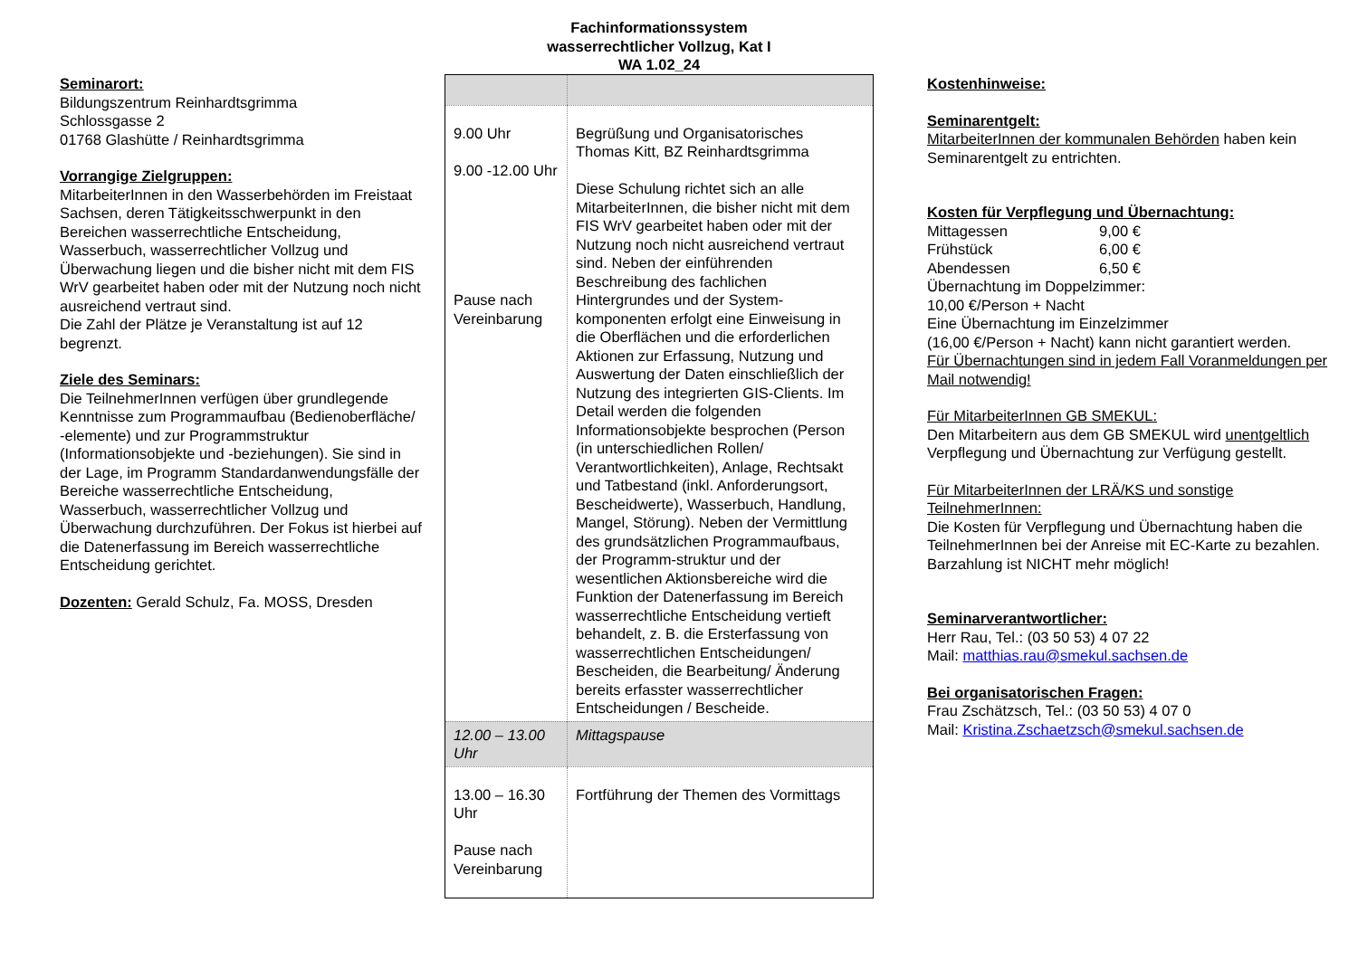Seminarort:
Bildungszentrum Reinhardtsgrimma
Schlossgasse 2
01768 Glashütte / Reinhardtsgrimma
Vorrangige Zielgruppen:
MitarbeiterInnen in den Wasserbehörden im Freistaat Sachsen, deren Tätigkeitsschwerpunkt in den Bereichen wasserrechtliche Entscheidung, Wasserbuch, wasserrechtlicher Vollzug und Überwachung liegen und die bisher nicht mit dem FIS WrV gearbeitet haben oder mit der Nutzung noch nicht ausreichend vertraut sind.
Die Zahl der Plätze je Veranstaltung ist auf 12 begrenzt.
Ziele des Seminars:
Die TeilnehmerInnen verfügen über grundlegende Kenntnisse zum Programmaufbau (Bedienoberfläche/ -elemente) und zur Programmstruktur (Informationsobjekte und -beziehungen). Sie sind in der Lage, im Programm Standardanwendungsfälle der Bereiche wasserrechtliche Entscheidung, Wasserbuch, wasserrechtlicher Vollzug und Überwachung durchzuführen. Der Fokus ist hierbei auf die Datenerfassung im Bereich wasserrechtliche Entscheidung gerichtet.
Dozenten: Gerald Schulz, Fa. MOSS, Dresden
Fachinformationssystem
wasserrechtlicher Vollzug, Kat I
WA 1.02_24
| 9.00 Uhr 9.00 -12.00 Uhr Pause nach Vereinbarung | Begrüßung und Organisatorisches Thomas Kitt, BZ Reinhardtsgrimma Diese Schulung richtet sich an alle MitarbeiterInnen, die bisher nicht mit dem FIS WrV gearbeitet haben oder mit der Nutzung noch nicht ausreichend vertraut sind. Neben der einführenden Beschreibung des fachlichen Hintergrundes und der System-komponenten erfolgt eine Einweisung in die Oberflächen und die erforderlichen Aktionen zur Erfassung, Nutzung und Auswertung der Daten einschließlich der Nutzung des integrierten GIS-Clients. Im Detail werden die folgenden Informationsobjekte besprochen (Person (in unterschiedlichen Rollen/ Verantwortlichkeiten), Anlage, Rechtsakt und Tatbestand (inkl. Anforderungsort, Bescheidwerte), Wasserbuch, Handlung, Mangel, Störung). Neben der Vermittlung des grundsätzlichen Programmaufbaus, der Programm-struktur und der wesentlichen Aktionsbereiche wird die Funktion der Datenerfassung im Bereich wasserrechtliche Entscheidung vertieft behandelt, z. B. die Ersterfassung von wasserrechtlichen Entscheidungen/ Bescheiden, die Bearbeitung/ Änderung bereits erfasster wasserrechtlicher Entscheidungen / Bescheide. |
| 12.00 – 13.00 Uhr | Mittagspause |
| 13.00 – 16.30 Uhr Pause nach Vereinbarung | Fortführung der Themen des Vormittags |
Kostenhinweise:
Seminarentgelt:
MitarbeiterInnen der kommunalen Behörden haben kein Seminarentgelt zu entrichten.
Kosten für Verpflegung und Übernachtung:
Mittagessen 9,00 €
Frühstück 6,00 €
Abendessen 6,50 €
Übernachtung im Doppelzimmer:
10,00 €/Person + Nacht
Eine Übernachtung im Einzelzimmer
(16,00 €/Person + Nacht) kann nicht garantiert werden.
Für Übernachtungen sind in jedem Fall Voranmeldungen per Mail notwendig!
Für MitarbeiterInnen GB SMEKUL:
Den Mitarbeitern aus dem GB SMEKUL wird unentgeltlich Verpflegung und Übernachtung zur Verfügung gestellt.
Für MitarbeiterInnen der LRÄ/KS und sonstige TeilnehmerInnen:
Die Kosten für Verpflegung und Übernachtung haben die TeilnehmerInnen bei der Anreise mit EC-Karte zu bezahlen. Barzahlung ist NICHT mehr möglich!
Seminarverantwortlicher:
Herr Rau, Tel.: (03 50 53) 4 07 22
Mail: matthias.rau@smekul.sachsen.de
Bei organisatorischen Fragen:
Frau Zschätzsch, Tel.: (03 50 53) 4 07 0
Mail: Kristina.Zschaetzsch@smekul.sachsen.de